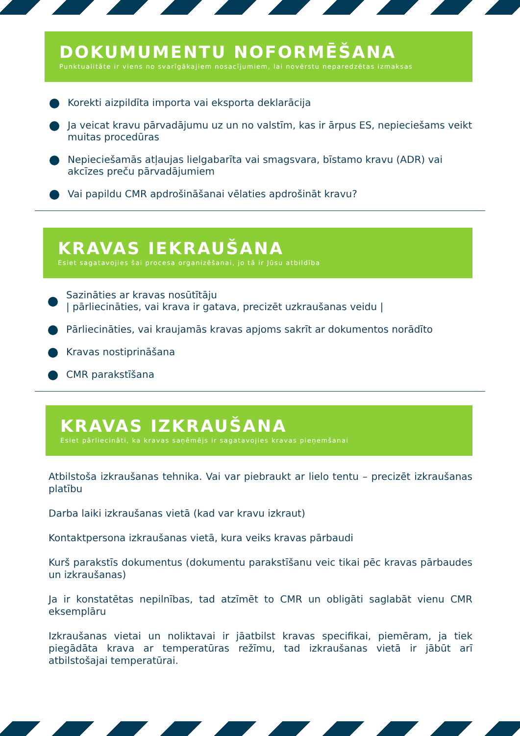DOKUMUMENTU NOFORMĒŠANA
Punktualitāte ir viens no svarīgākajiem nosacījumiem, lai novērstu neparedzētas izmaksas
Korekti aizpildīta importa vai eksporta deklarācija
Ja veicat kravu pārvadājumu uz un no valstīm, kas ir ārpus ES, nepieciešams veikt muitas procedūras
Nepieciešamās atļaujas lielgabarīta vai smagsvara, bīstamo kravu (ADR) vai akcīzes preču pārvadājumiem
Vai papildu CMR apdrošināšanai vēlaties apdrošināt kravu?
KRAVAS IEKRAUŠANA
Esiet sagatavojies šai procesa organizēšanai, jo tā ir Jūsu atbildība
Sazināties ar kravas nosūtītāju
| pārliecināties, vai krava ir gatava, precizēt uzkraušanas veidu |
Pārliecināties, vai kraujamās kravas apjoms sakrīt ar dokumentos norādīto
Kravas nostiprināšana
CMR parakstīšana
KRAVAS IZKRAUŠANA
Esiet pārliecināti, ka kravas saņēmējs ir sagatavojies kravas pieņemšanai
Atbilstoša izkraušanas tehnika. Vai var piebraukt ar lielo tentu – precizēt izkraušanas platību
Darba laiki izkraušanas vietā (kad var kravu izkraut)
Kontaktpersona izkraušanas vietā, kura veiks kravas pārbaudi
Kurš parakstīs dokumentus (dokumentu parakstīšanu veic tikai pēc kravas pārbaudes un izkraušanas)
Ja ir konstatētas nepilnības, tad atzīmēt to CMR un obligāti saglabāt vienu CMR eksemplāru
Izkraušanas vietai un noliktavai ir jāatbilst kravas specifikai, piemēram, ja tiek piegādāta krava ar temperatūras režīmu, tad izkraušanas vietā ir jābūt arī atbilstošajai temperatūrai.